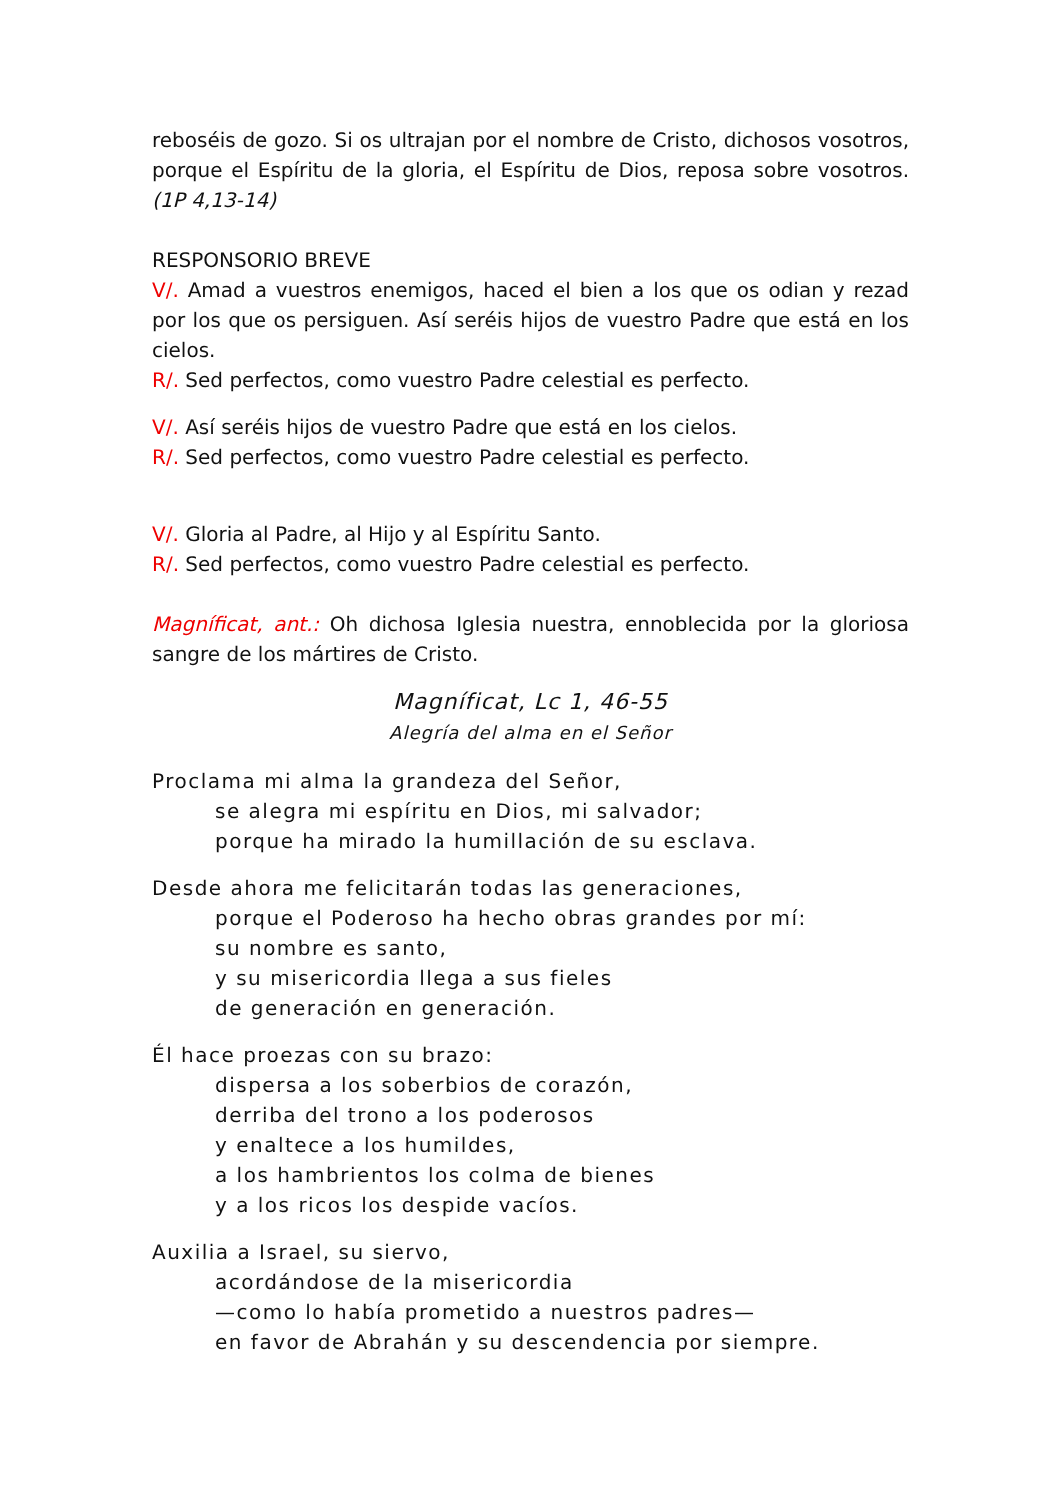reboséis de gozo. Si os ultrajan por el nombre de Cristo, dichosos vosotros, porque el Espíritu de la gloria, el Espíritu de Dios, reposa sobre vosotros. (1P 4,13-14)
RESPONSORIO BREVE
V/. Amad a vuestros enemigos, haced el bien a los que os odian y rezad por los que os persiguen. Así seréis hijos de vuestro Padre que está en los cielos.
R/. Sed perfectos, como vuestro Padre celestial es perfecto.
V/. Así seréis hijos de vuestro Padre que está en los cielos.
R/. Sed perfectos, como vuestro Padre celestial es perfecto.
V/. Gloria al Padre, al Hijo y al Espíritu Santo.
R/. Sed perfectos, como vuestro Padre celestial es perfecto.
Magníficat, ant.: Oh dichosa Iglesia nuestra, ennoblecida por la gloriosa sangre de los mártires de Cristo.
Magníficat, Lc 1, 46-55
Alegría del alma en el Señor
Proclama mi alma la grandeza del Señor,
se alegra mi espíritu en Dios, mi salvador;
porque ha mirado la humillación de su esclava.
Desde ahora me felicitarán todas las generaciones,
porque el Poderoso ha hecho obras grandes por mí:
su nombre es santo,
y su misericordia llega a sus fieles
de generación en generación.
Él hace proezas con su brazo:
dispersa a los soberbios de corazón,
derriba del trono a los poderosos
y enaltece a los humildes,
a los hambrientos los colma de bienes
y a los ricos los despide vacíos.
Auxilia a Israel, su siervo,
acordándose de la misericordia
—como lo había prometido a nuestros padres—
en favor de Abrahán y su descendencia por siempre.